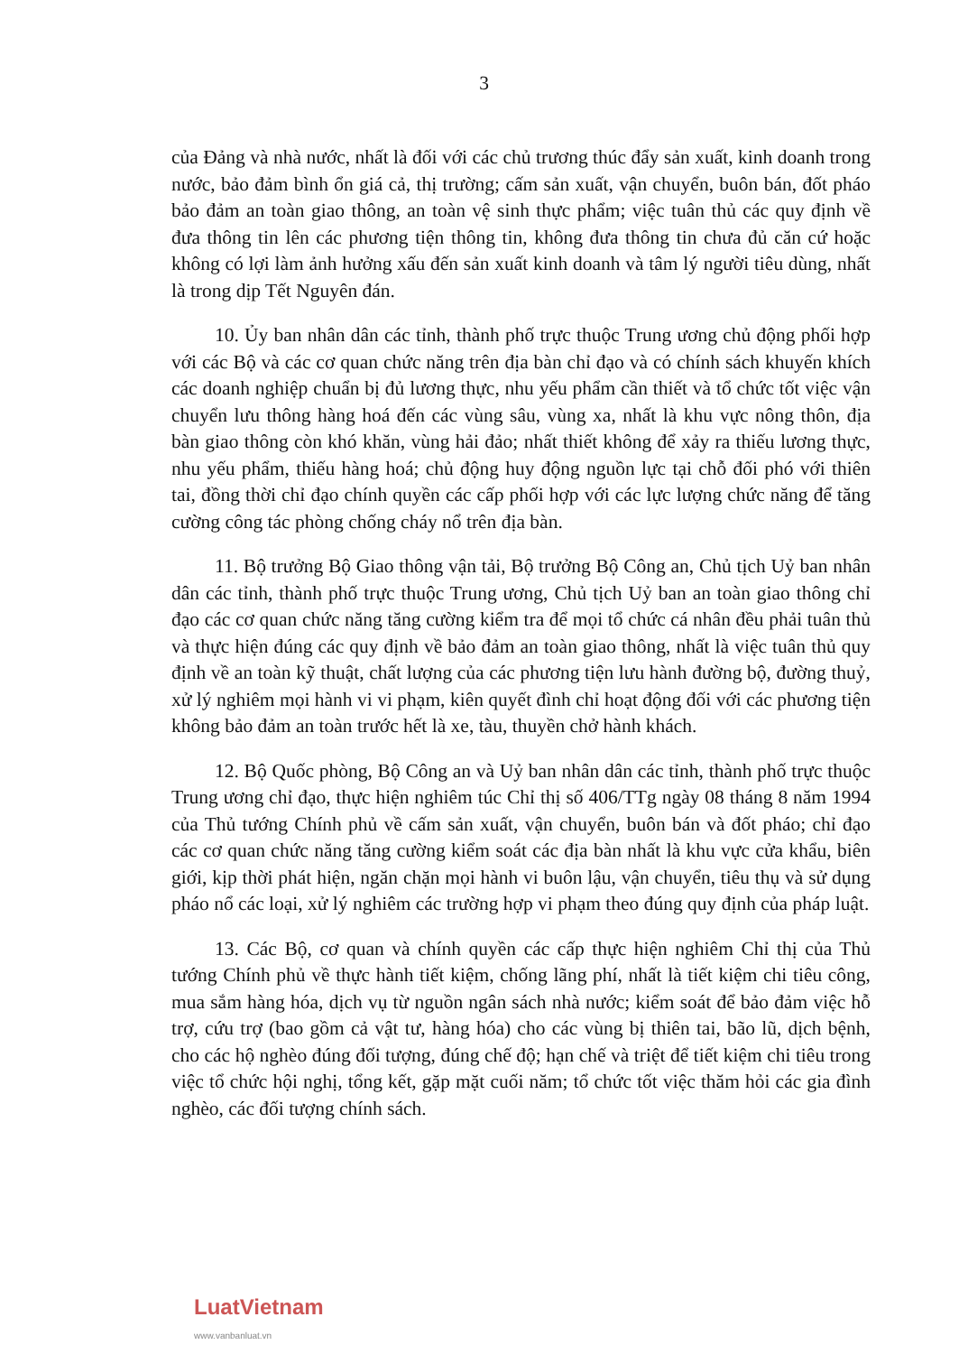3
của Đảng và nhà nước, nhất là đối với các chủ trương thúc đẩy sản xuất, kinh doanh trong nước, bảo đảm bình ổn giá cả, thị trường; cấm sản xuất, vận chuyển, buôn bán, đốt pháo bảo đảm an toàn giao thông, an toàn vệ sinh thực phẩm; việc tuân thủ các quy định về đưa thông tin lên các phương tiện thông tin, không đưa thông tin chưa đủ căn cứ hoặc không có lợi làm ảnh hưởng xấu đến sản xuất kinh doanh và tâm lý người tiêu dùng, nhất là trong dịp Tết Nguyên đán.
10. Ủy ban nhân dân các tỉnh, thành phố trực thuộc Trung ương chủ động phối hợp với các Bộ và các cơ quan chức năng trên địa bàn chỉ đạo và có chính sách khuyến khích các doanh nghiệp chuẩn bị đủ lương thực, nhu yếu phẩm cần thiết và tổ chức tốt việc vận chuyển lưu thông hàng hoá đến các vùng sâu, vùng xa, nhất là khu vực nông thôn, địa bàn giao thông còn khó khăn, vùng hải đảo; nhất thiết không để xảy ra thiếu lương thực, nhu yếu phẩm, thiếu hàng hoá; chủ động huy động nguồn lực tại chỗ đối phó với thiên tai, đồng thời chỉ đạo chính quyền các cấp phối hợp với các lực lượng chức năng để tăng cường công tác phòng chống cháy nổ trên địa bàn.
11. Bộ trưởng Bộ Giao thông vận tải, Bộ trưởng Bộ Công an, Chủ tịch Uỷ ban nhân dân các tỉnh, thành phố trực thuộc Trung ương, Chủ tịch Uỷ ban an toàn giao thông chỉ đạo các cơ quan chức năng tăng cường kiểm tra để mọi tổ chức cá nhân đều phải tuân thủ và thực hiện đúng các quy định về bảo đảm an toàn giao thông, nhất là việc tuân thủ quy định về an toàn kỹ thuật, chất lượng của các phương tiện lưu hành đường bộ, đường thuỷ, xử lý nghiêm mọi hành vi vi phạm, kiên quyết đình chỉ hoạt động đối với các phương tiện không bảo đảm an toàn trước hết là xe, tàu, thuyền chở hành khách.
12. Bộ Quốc phòng, Bộ Công an và Uỷ ban nhân dân các tỉnh, thành phố trực thuộc Trung ương chỉ đạo, thực hiện nghiêm túc Chỉ thị số 406/TTg ngày 08 tháng 8 năm 1994 của Thủ tướng Chính phủ về cấm sản xuất, vận chuyển, buôn bán và đốt pháo; chỉ đạo các cơ quan chức năng tăng cường kiểm soát các địa bàn nhất là khu vực cửa khẩu, biên giới, kịp thời phát hiện, ngăn chặn mọi hành vi buôn lậu, vận chuyển, tiêu thụ và sử dụng pháo nổ các loại, xử lý nghiêm các trường hợp vi phạm theo đúng quy định của pháp luật.
13. Các Bộ, cơ quan và chính quyền các cấp thực hiện nghiêm Chỉ thị của Thủ tướng Chính phủ về thực hành tiết kiệm, chống lãng phí, nhất là tiết kiệm chi tiêu công, mua sắm hàng hóa, dịch vụ từ nguồn ngân sách nhà nước; kiểm soát để bảo đảm việc hỗ trợ, cứu trợ (bao gồm cả vật tư, hàng hóa) cho các vùng bị thiên tai, bão lũ, dịch bệnh, cho các hộ nghèo đúng đối tượng, đúng chế độ; hạn chế và triệt để tiết kiệm chi tiêu trong việc tổ chức hội nghị, tổng kết, gặp mặt cuối năm; tổ chức tốt việc thăm hỏi các gia đình nghèo, các đối tượng chính sách.
LuatVietnam
www.vanbanluat.vn